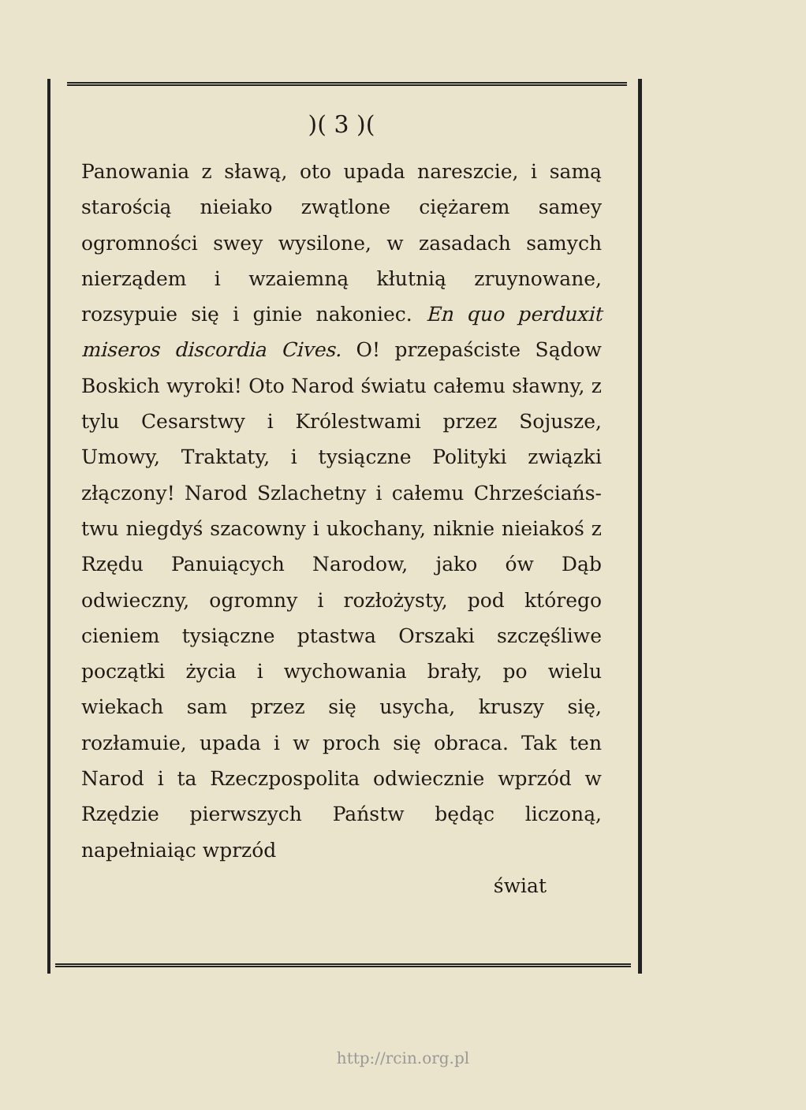)( 3 )(
Panowania z sławą, oto upada nareszcie, i samą starością nieiako zwątlone ciężarem samey ogromności swey wysilone, w zasadach samych nierządem i wzaiemną kłutnią zruynowane, rozsypuie się i ginie nakoniec. En quo perduxit miseros discordia Cives. O! przepaściste Sądow Boskich wyroki! Oto Narod światu całemu sławny, z tylu Cesarstwy i Królestwami przez Sojusze, Umowy, Traktaty, i tysiączne Polityki związki złączony! Narod Szlachetny i całemu Chrześciańs­twu niegdyś szacowny i ukochany, niknie nieiakoś z Rzędu Panuiących Narodow, jako ów Dąb odwieczny, ogromny i rozłożysty, pod którego cieniem tysiączne ptastwa Orszaki szczęśliwe początki życia i wychowania brały, po wielu wiekach sam przez się usycha, kruszy się, rozłamuie, upada i w proch się obraca. Tak ten Narod i ta Rzeczpospolita odwiecznie wprzód w Rzędzie pierwszych Państw będąc liczoną, napełniaiąc wprzód
świat
http://rcin.org.pl